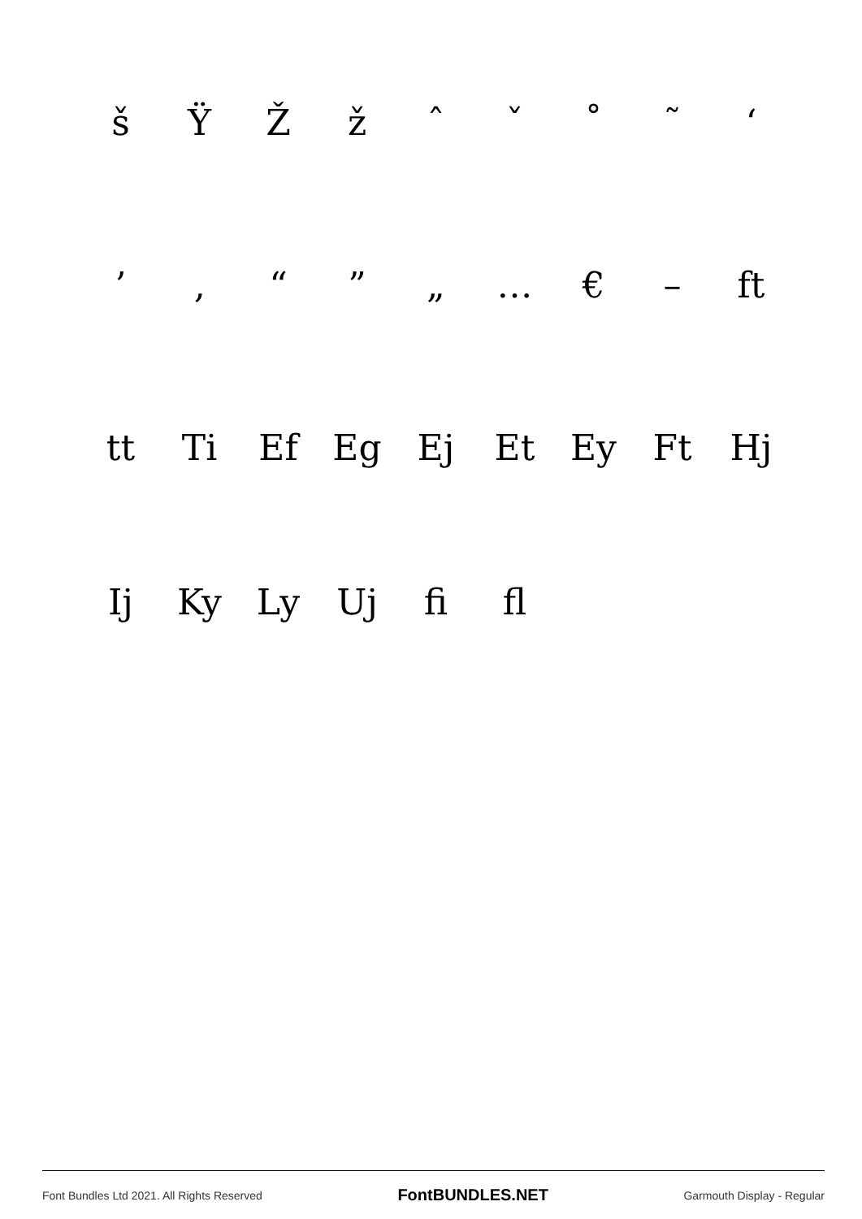šŸŽžˆˇ ˚ ˜ ‘
’ ‚ “” „ … € – ft
tt Ti Ef Eg Ej Et Ey Ft Hj
Ij Ky Ly Uj fi fl
Font Bundles Ltd 2021. All Rights Reserved FontBUNDLES.NET Garmouth Display - Regular